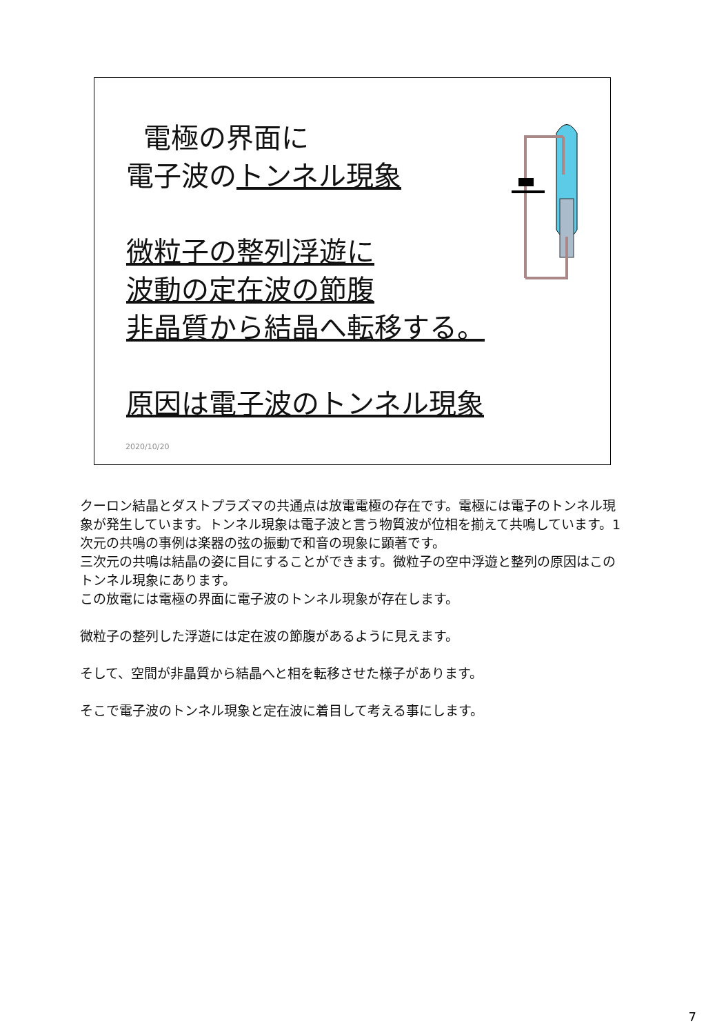電極の界面に
電子波のトンネル現象
微粒子の整列浮遊に
波動の定在波の節腹
非晶質から結晶へ転移する。
原因は電子波のトンネル現象
2020/10/20
クーロン結晶とダストプラズマの共通点は放電電極の存在です。電極には電子のトンネル現象が発生しています。トンネル現象は電子波と言う物質波が位相を揃えて共鳴しています。1次元の共鳴の事例は楽器の弦の振動で和音の現象に顕著です。
三次元の共鳴は結晶の姿に目にすることができます。微粒子の空中浮遊と整列の原因はこのトンネル現象にあります。
この放電には電極の界面に電子波のトンネル現象が存在します。
微粒子の整列した浮遊には定在波の節腹があるように見えます。
そして、空間が非晶質から結晶へと相を転移させた様子があります。
そこで電子波のトンネル現象と定在波に着目して考える事にします。
7